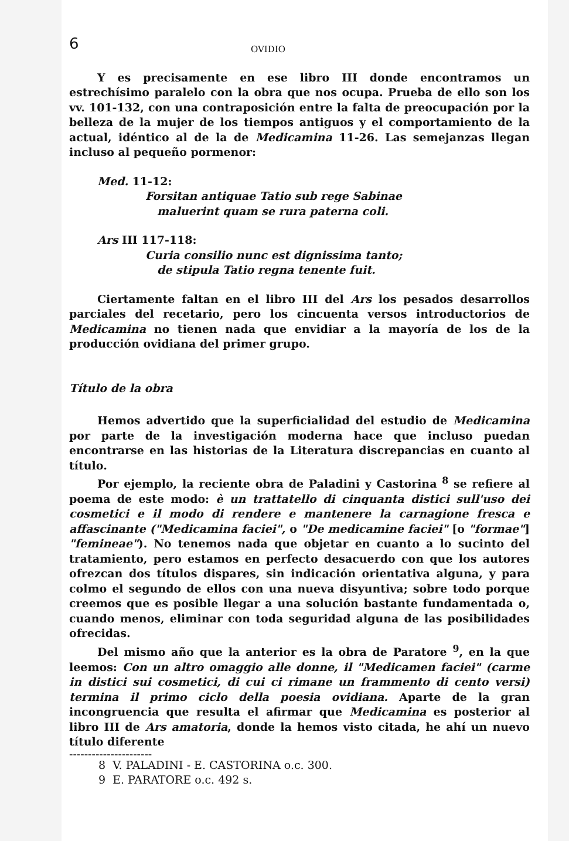6 OVIDIO
Y es precisamente en ese libro III donde encontramos un estrechísimo paralelo con la obra que nos ocupa. Prueba de ello son los vv. 101-132, con una contraposición entre la falta de preocupación por la belleza de la mujer de los tiempos antiguos y el comportamiento de la actual, idéntico al de la de Medicamina 11-26. Las semejanzas llegan incluso al pequeño pormenor:
Med. 11-12:
Forsitan antiquae Tatio sub rege Sabinae
maluerint quam se rura paterna coli.
Ars III 117-118:
Curia consilio nunc est dignissima tanto;
de stipula Tatio regna tenente fuit.
Ciertamente faltan en el libro III del Ars los pesados desarrollos parciales del recetario, pero los cincuenta versos introductorios de Medicamina no tienen nada que envidiar a la mayoría de los de la producción ovidiana del primer grupo.
Título de la obra
Hemos advertido que la superficialidad del estudio de Medicamina por parte de la investigación moderna hace que incluso puedan encontrarse en las historias de la Literatura discrepancias en cuanto al título.
Por ejemplo, la reciente obra de Paladini y Castorina <sup>8</sup> se refiere al poema de este modo: è un trattatello di cinquanta distici sull'uso dei cosmetici e il modo di rendere e mantenere la carnagione fresca e affascinante ("Medicamina faciei", o "De medicamine faciei" [o "formae"] "femineae"). No tenemos nada que objetar en cuanto a lo sucinto del tratamiento, pero estamos en perfecto desacuerdo con que los autores ofrezcan dos títulos dispares, sin indicación orientativa alguna, y para colmo el segundo de ellos con una nueva disyuntiva; sobre todo porque creemos que es posible llegar a una solución bastante fundamentada o, cuando menos, eliminar con toda seguridad alguna de las posibilidades ofrecidas.
Del mismo año que la anterior es la obra de Paratore <sup>9</sup>, en la que leemos: Con un altro omaggio alle donne, il "Medicamen faciei" (carme in distici sui cosmetici, di cui ci rimane un frammento di cento versi) termina il primo ciclo della poesia ovidiana. Aparte de la gran incongruencia que resulta el afirmar que Medicamina es posterior al libro III de Ars amatoria, donde la hemos visto citada, he ahí un nuevo título diferente
----------------------
8 V. PALADINI - E. CASTORINA o.c. 300.
9 E. PARATORE o.c. 492 s.